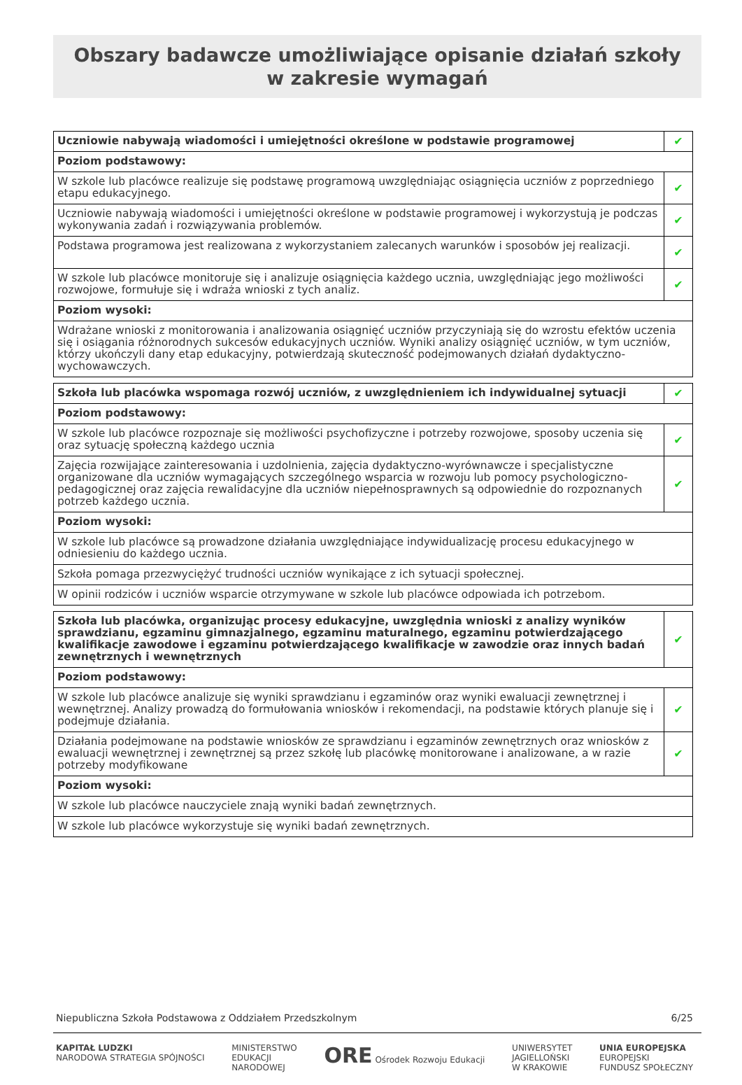Obszary badawcze umożliwiające opisanie działań szkoły
w zakresie wymagań
| Uczniowie nabywają wiadomości i umiejętności określone w podstawie programowej | ✔ |
| Poziom podstawowy: | |
| W szkole lub placówce realizuje się podstawę programową uwzględniając osiągnięcia uczniów z poprzedniego etapu edukacyjnego. | ✔ |
| Uczniowie nabywają wiadomości i umiejętności określone w podstawie programowej i wykorzystują je podczas wykonywania zadań i rozwiązywania problemów. | ✔ |
| Podstawa programowa jest realizowana z wykorzystaniem zalecanych warunków i sposobów jej realizacji. | ✔ |
| W szkole lub placówce monitoruje się i analizuje osiągnięcia każdego ucznia, uwzględniając jego możliwości rozwojowe, formułuje się i wdraża wnioski z tych analiz. | ✔ |
| Poziom wysoki: | |
| Wdrażane wnioski z monitorowania i analizowania osiągnięć uczniów przyczyniają się do wzrostu efektów uczenia się i osiągania różnorodnych sukcesów edukacyjnych uczniów. Wyniki analizy osiągnięć uczniów, w tym uczniów, którzy ukończyli dany etap edukacyjny, potwierdzają skuteczność podejmowanych działań dydaktyczno-wychowawczych. | |
| Szkoła lub placówka wspomaga rozwój uczniów, z uwzględnieniem ich indywidualnej sytuacji | ✔ |
| Poziom podstawowy: | |
| W szkole lub placówce rozpoznaje się możliwości psychofizyczne i potrzeby rozwojowe, sposoby uczenia się oraz sytuację społeczną każdego ucznia | ✔ |
| Zajęcia rozwijające zainteresowania i uzdolnienia, zajęcia dydaktyczno-wyrównawcze i specjalistyczne organizowane dla uczniów wymagających szczególnego wsparcia w rozwoju lub pomocy psychologiczno-pedagogicznej oraz zajęcia rewalidacyjne dla uczniów niepełnosprawnych są odpowiednie do rozpoznanych potrzeb każdego ucznia. | ✔ |
| Poziom wysoki: | |
| W szkole lub placówce są prowadzone działania uwzględniające indywidualizację procesu edukacyjnego w odniesieniu do każdego ucznia. | |
| Szkoła pomaga przezwyciężyć trudności uczniów wynikające z ich sytuacji społecznej. | |
| W opinii rodziców i uczniów wsparcie otrzymywane w szkole lub placówce odpowiada ich potrzebom. | |
| Szkoła lub placówka, organizując procesy edukacyjne, uwzględnia wnioski z analizy wyników sprawdzianu, egzaminu gimnazjalnego, egzaminu maturalnego, egzaminu potwierdzającego kwalifikacje zawodowe i egzaminu potwierdzającego kwalifikacje w zawodzie oraz innych badań zewnętrznych i wewnętrznych | ✔ |
| Poziom podstawowy: | |
| W szkole lub placówce analizuje się wyniki sprawdzianu i egzaminów oraz wyniki ewaluacji zewnętrznej i wewnętrznej. Analizy prowadzą do formułowania wniosków i rekomendacji, na podstawie których planuje się i podejmuje działania. | ✔ |
| Działania podejmowane na podstawie wniosków ze sprawdzianu i egzaminów zewnętrznych oraz wniosków z ewaluacji wewnętrznej i zewnętrznej są przez szkołę lub placówkę monitorowane i analizowane, a w razie potrzeby modyfikowane | ✔ |
| Poziom wysoki: | |
| W szkole lub placówce nauczyciele znają wyniki badań zewnętrznych. | |
| W szkole lub placówce wykorzystuje się wyniki badań zewnętrznych. | |
Niepubliczna Szkoła Podstawowa z Oddziałem Przedszkolnym 6/25
KAPITAŁ LUDZKI
NARODOWA STRATEGIA SPÓJNOŚCI MINISTERSTWO
EDUKACJI
NARODOWEJ ORE Ośrodek Rozwoju Edukacji UNIWERSYTET
JAGIELLOŃSKI
W KRAKOWIE UNIA EUROPEJSKA
EUROPEJSKI
FUNDUSZ SPOŁECZNY